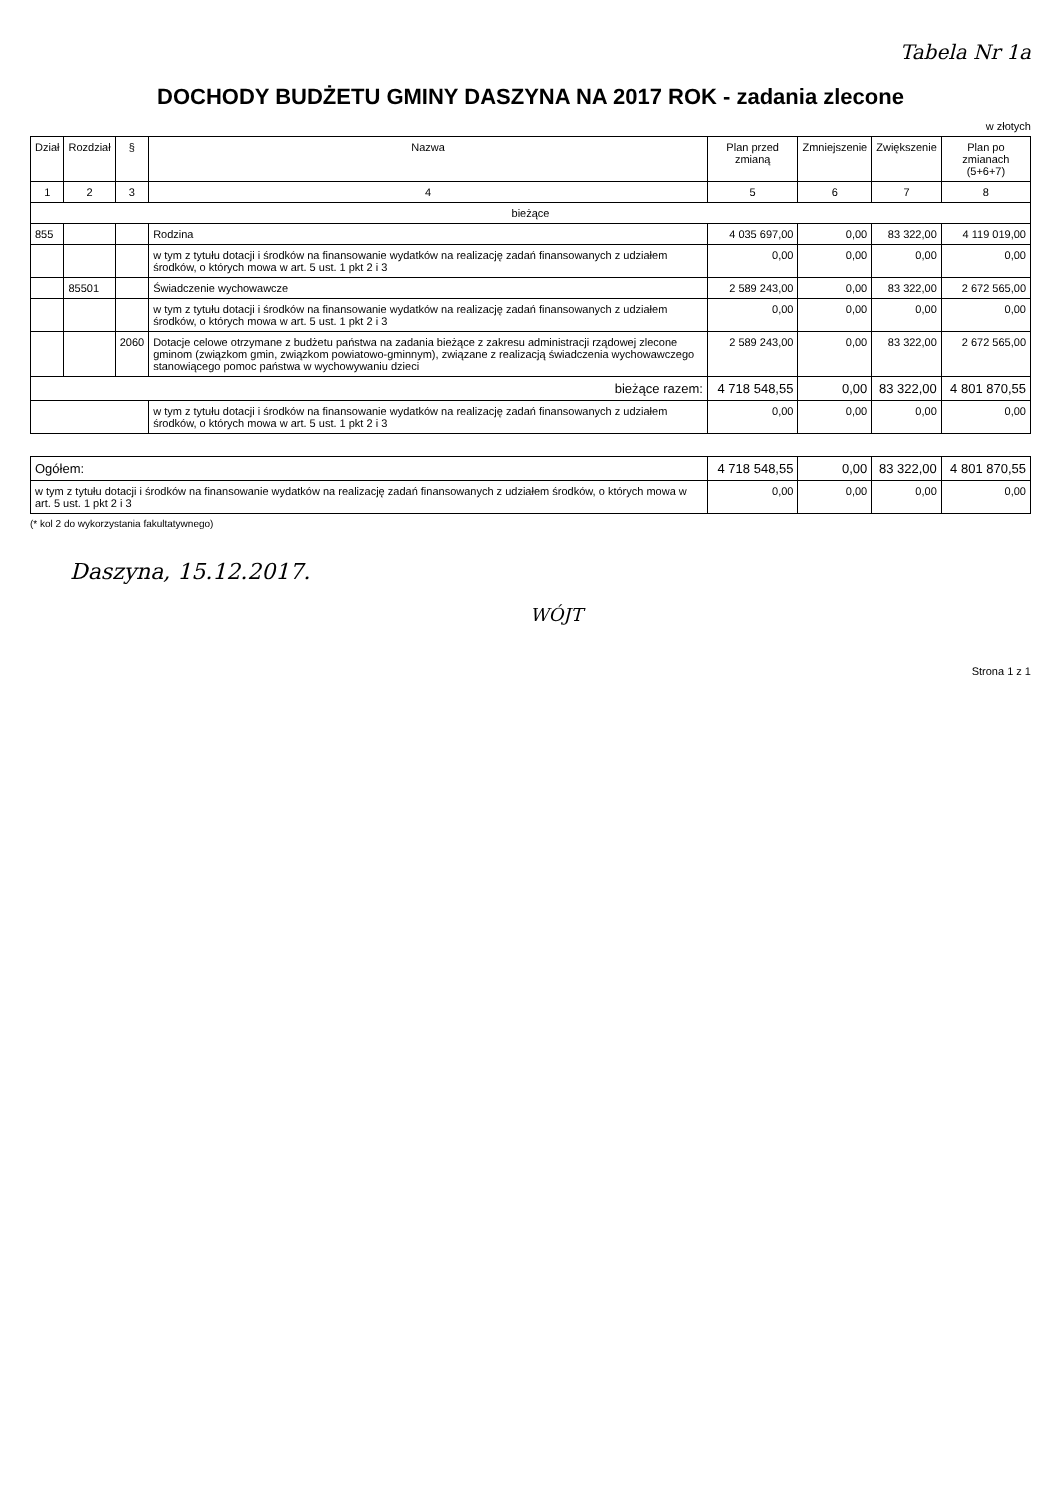Tabela Nr 1a
DOCHODY BUDŻETU GMINY DASZYNA NA 2017 ROK - zadania zlecone
w złotych
| Dział | Rozdział | § | Nazwa | Plan przed zmianą | Zmniejszenie | Zwiększenie | Plan po zmianach (5+6+7) |
| --- | --- | --- | --- | --- | --- | --- | --- |
| 1 | 2 | 3 | 4 | 5 | 6 | 7 | 8 |
| bieżące | | | | | | | |
| 855 | | | Rodzina | 4 035 697,00 | 0,00 | 83 322,00 | 4 119 019,00 |
| | | | w tym z tytułu dotacji i środków na finansowanie wydatków na realizację zadań finansowanych z udziałem środków, o których mowa w art. 5 ust. 1 pkt 2 i 3 | 0,00 | 0,00 | 0,00 | 0,00 |
| | 85501 | | Świadczenie wychowawcze | 2 589 243,00 | 0,00 | 83 322,00 | 2 672 565,00 |
| | | | w tym z tytułu dotacji i środków na finansowanie wydatków na realizację zadań finansowanych z udziałem środków, o których mowa w art. 5 ust. 1 pkt 2 i 3 | 0,00 | 0,00 | 0,00 | 0,00 |
| | | 2060 | Dotacje celowe otrzymane z budżetu państwa na zadania bieżące z zakresu administracji rządowej zlecone gminom (związkom gmin, związkom powiatowo-gminnym), związane z realizacją świadczenia wychowawczego stanowiącego pomoc państwa w wychowywaniu dzieci | 2 589 243,00 | 0,00 | 83 322,00 | 2 672 565,00 |
| bieżące razem: | | | | 4 718 548,55 | 0,00 | 83 322,00 | 4 801 870,55 |
| | | | w tym z tytułu dotacji i środków na finansowanie wydatków na realizację zadań finansowanych z udziałem środków, o których mowa w art. 5 ust. 1 pkt 2 i 3 | 0,00 | 0,00 | 0,00 | 0,00 |
| Ogółem: | | | | 4 718 548,55 | 0,00 | 83 322,00 | 4 801 870,55 |
| w tym z tytułu dotacji i środków na finansowanie wydatków na realizację zadań finansowanych z udziałem środków, o których mowa w art. 5 ust. 1 pkt 2 i 3 | | | | 0,00 | 0,00 | 0,00 | 0,00 |
(* kol 2 do wykorzystania fakultatywnego)
Daszyna, 15.12.2017.
WÓJT
Strona 1 z 1